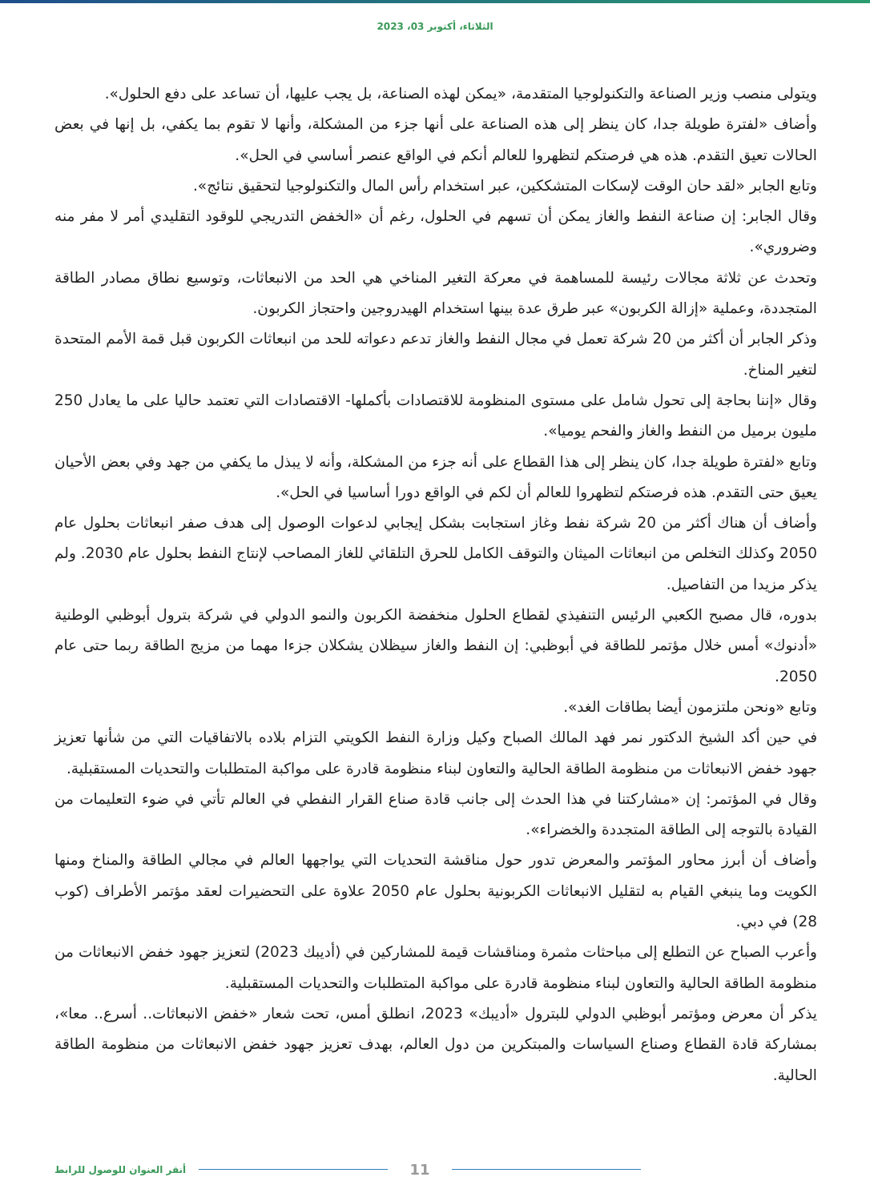الثلاثاء، أكتوبر 03، 2023
ويتولى منصب وزير الصناعة والتكنولوجيا المتقدمة، «يمكن لهذه الصناعة، بل يجب عليها، أن تساعد على دفع الحلول».
وأضاف «لفترة طويلة جدا، كان ينظر إلى هذه الصناعة على أنها جزء من المشكلة، وأنها لا تقوم بما يكفي، بل إنها في بعض الحالات تعيق التقدم. هذه هي فرصتكم لتظهروا للعالم أنكم في الواقع عنصر أساسي في الحل».
وتابع الجابر «لقد حان الوقت لإسكات المتشككين، عبر استخدام رأس المال والتكنولوجيا لتحقيق نتائج».
وقال الجابر: إن صناعة النفط والغاز يمكن أن تسهم في الحلول، رغم أن «الخفض التدريجي للوقود التقليدي أمر لا مفر منه وضروري».
وتحدث عن ثلاثة مجالات رئيسة للمساهمة في معركة التغير المناخي هي الحد من الانبعاثات، وتوسيع نطاق مصادر الطاقة المتجددة، وعملية «إزالة الكربون» عبر طرق عدة بينها استخدام الهيدروجين واحتجاز الكربون.
وذكر الجابر أن أكثر من 20 شركة تعمل في مجال النفط والغاز تدعم دعواته للحد من انبعاثات الكربون قبل قمة الأمم المتحدة لتغير المناخ.
وقال «إننا بحاجة إلى تحول شامل على مستوى المنظومة للاقتصادات بأكملها- الاقتصادات التي تعتمد حاليا على ما يعادل 250 مليون برميل من النفط والغاز والفحم يوميا».
وتابع «لفترة طويلة جدا، كان ينظر إلى هذا القطاع على أنه جزء من المشكلة، وأنه لا يبذل ما يكفي من جهد وفي بعض الأحيان يعيق حتى التقدم. هذه فرصتكم لتظهروا للعالم أن لكم في الواقع دورا أساسيا في الحل».
وأضاف أن هناك أكثر من 20 شركة نفط وغاز استجابت بشكل إيجابي لدعوات الوصول إلى هدف صفر انبعاثات بحلول عام 2050 وكذلك التخلص من انبعاثات الميثان والتوقف الكامل للحرق التلقائي للغاز المصاحب لإنتاج النفط بحلول عام 2030. ولم يذكر مزيدا من التفاصيل.
بدوره، قال مصبح الكعبي الرئيس التنفيذي لقطاع الحلول منخفضة الكربون والنمو الدولي في شركة بترول أبوظبي الوطنية «أدنوك» أمس خلال مؤتمر للطاقة في أبوظبي: إن النفط والغاز سيظلان يشكلان جزءا مهما من مزيج الطاقة ربما حتى عام 2050.
وتابع «ونحن ملتزمون أيضا بطاقات الغد».
في حين أكد الشيخ الدكتور نمر فهد المالك الصباح وكيل وزارة النفط الكويتي التزام بلاده بالاتفاقيات التي من شأنها تعزيز جهود خفض الانبعاثات من منظومة الطاقة الحالية والتعاون لبناء منظومة قادرة على مواكبة المتطلبات والتحديات المستقبلية.
وقال في المؤتمر: إن «مشاركتنا في هذا الحدث إلى جانب قادة صناع القرار النفطي في العالم تأتي في ضوء التعليمات من القيادة بالتوجه إلى الطاقة المتجددة والخضراء».
وأضاف أن أبرز محاور المؤتمر والمعرض تدور حول مناقشة التحديات التي يواجهها العالم في مجالي الطاقة والمناخ ومنها الكويت وما ينبغي القيام به لتقليل الانبعاثات الكربونية بحلول عام 2050 علاوة على التحضيرات لعقد مؤتمر الأطراف (كوب 28) في دبي.
وأعرب الصباح عن التطلع إلى مباحثات مثمرة ومناقشات قيمة للمشاركين في (أديبك 2023) لتعزيز جهود خفض الانبعاثات من منظومة الطاقة الحالية والتعاون لبناء منظومة قادرة على مواكبة المتطلبات والتحديات المستقبلية.
يذكر أن معرض ومؤتمر أبوظبي الدولي للبترول «أديبك» 2023، انطلق أمس، تحت شعار «خفض الانبعاثات.. أسرع.. معا»، بمشاركة قادة القطاع وصناع السياسات والمبتكرين من دول العالم، بهدف تعزيز جهود خفض الانبعاثات من منظومة الطاقة الحالية.
11
أنقر العنوان للوصول للرابط